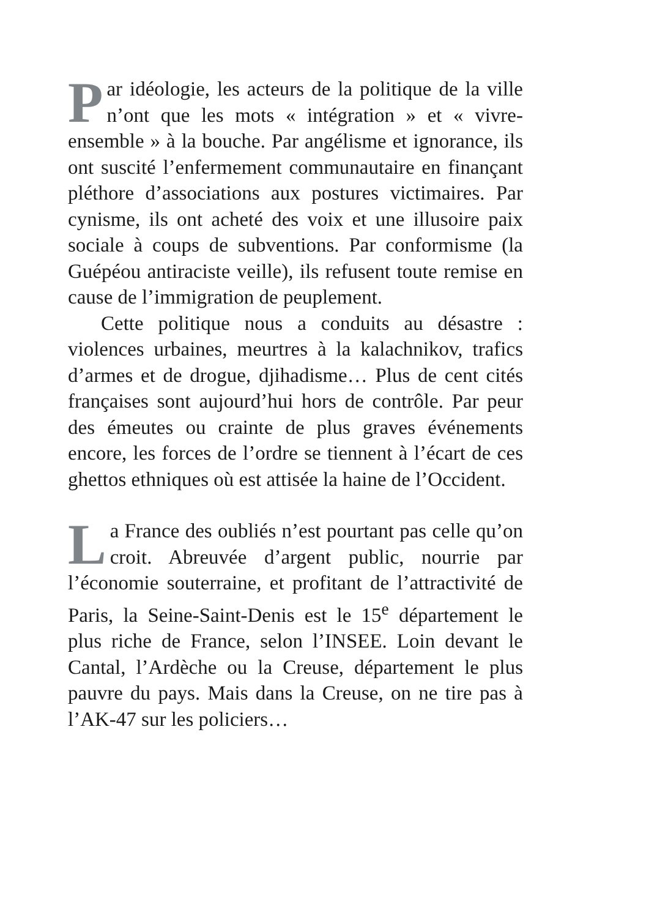Par idéologie, les acteurs de la politique de la ville n’ont que les mots « intégration » et « vivre-ensemble » à la bouche. Par angélisme et ignorance, ils ont suscité l’enfermement communautaire en finançant pléthore d’associations aux postures victimaires. Par cynisme, ils ont acheté des voix et une illusoire paix sociale à coups de subventions. Par conformisme (la Guépéou antiraciste veille), ils refusent toute remise en cause de l’immigration de peuplement.
Cette politique nous a conduits au désastre : violences urbaines, meurtres à la kalachnikov, trafics d’armes et de drogue, djihadisme… Plus de cent cités françaises sont aujourd’hui hors de contrôle. Par peur des émeutes ou crainte de plus graves événements encore, les forces de l’ordre se tiennent à l’écart de ces ghettos ethniques où est attisée la haine de l’Occident.
La France des oubliés n’est pourtant pas celle qu’on croit. Abreuvée d’argent public, nourrie par l’économie souterraine, et profitant de l’attractivité de Paris, la Seine-Saint-Denis est le 15<sup>e</sup> département le plus riche de France, selon l’INSEE. Loin devant le Cantal, l’Ardèche ou la Creuse, département le plus pauvre du pays. Mais dans la Creuse, on ne tire pas à l’AK-47 sur les policiers…